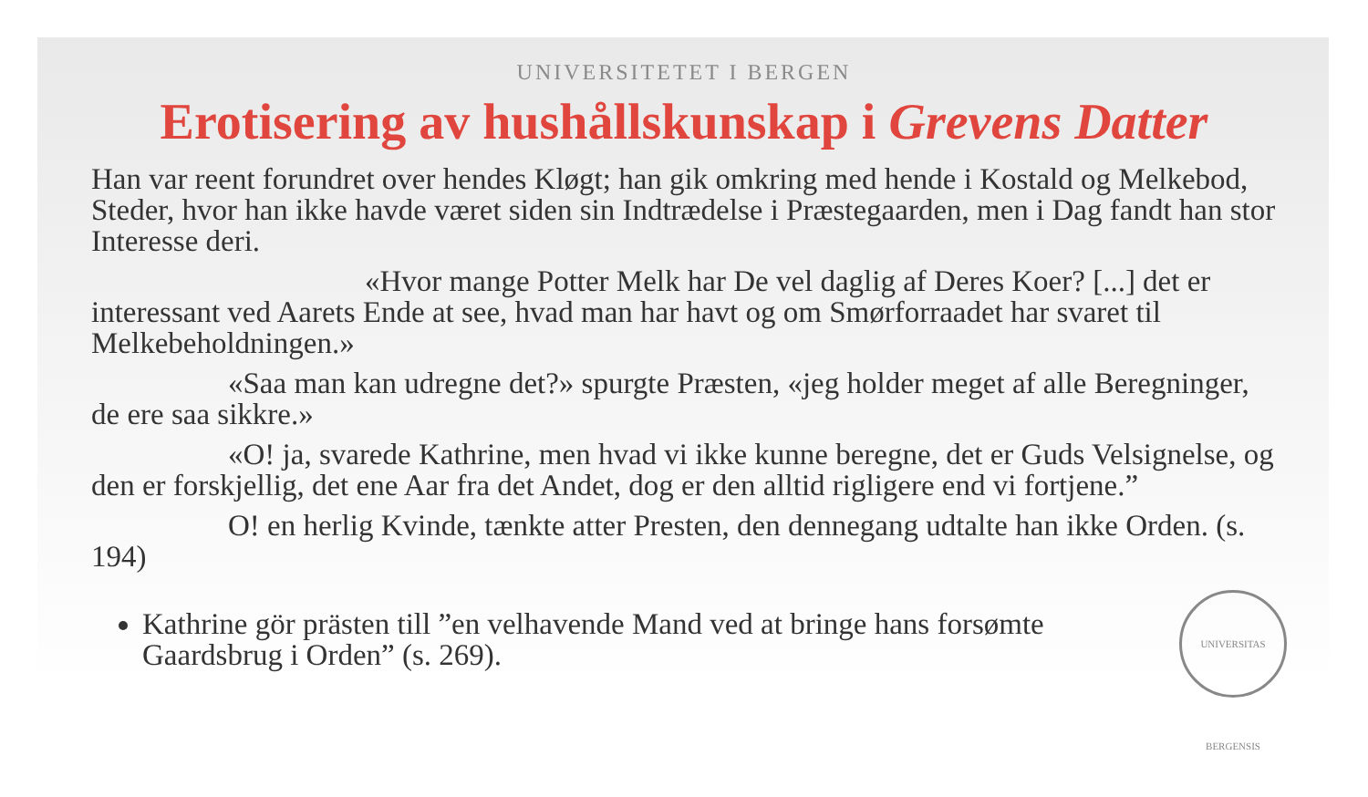UNIVERSITAS BERGENSIS
UNIVERSITETET I BERGEN
Erotisering av hushållskunskap i Grevens Datter
Han var reent forundret over hendes Kløgt; han gik omkring med hende i Kostald og Melkebod, Steder, hvor han ikke havde været siden sin Indtrædelse i Præstegaarden, men i Dag fandt han stor Interesse deri.
«Hvor mange Potter Melk har De vel daglig af Deres Koer? [...] det er interessant ved Aarets Ende at see, hvad man har havt og om Smørforraadet har svaret til Melkebeholdningen.»
«Saa man kan udregne det?» spurgte Præsten, «jeg holder meget af alle Beregninger, de ere saa sikkre.»
«O! ja, svarede Kathrine, men hvad vi ikke kunne beregne, det er Guds Velsignelse, og den er forskjellig, det ene Aar fra det Andet, dog er den alltid rigligere end vi fortjene.”
O! en herlig Kvinde, tænkte atter Presten, den dennegang udtalte han ikke Orden. (s. 194)
Kathrine gör prästen till ”en velhavende Mand ved at bringe hans forsømte Gaardsbrug i Orden” (s. 269).